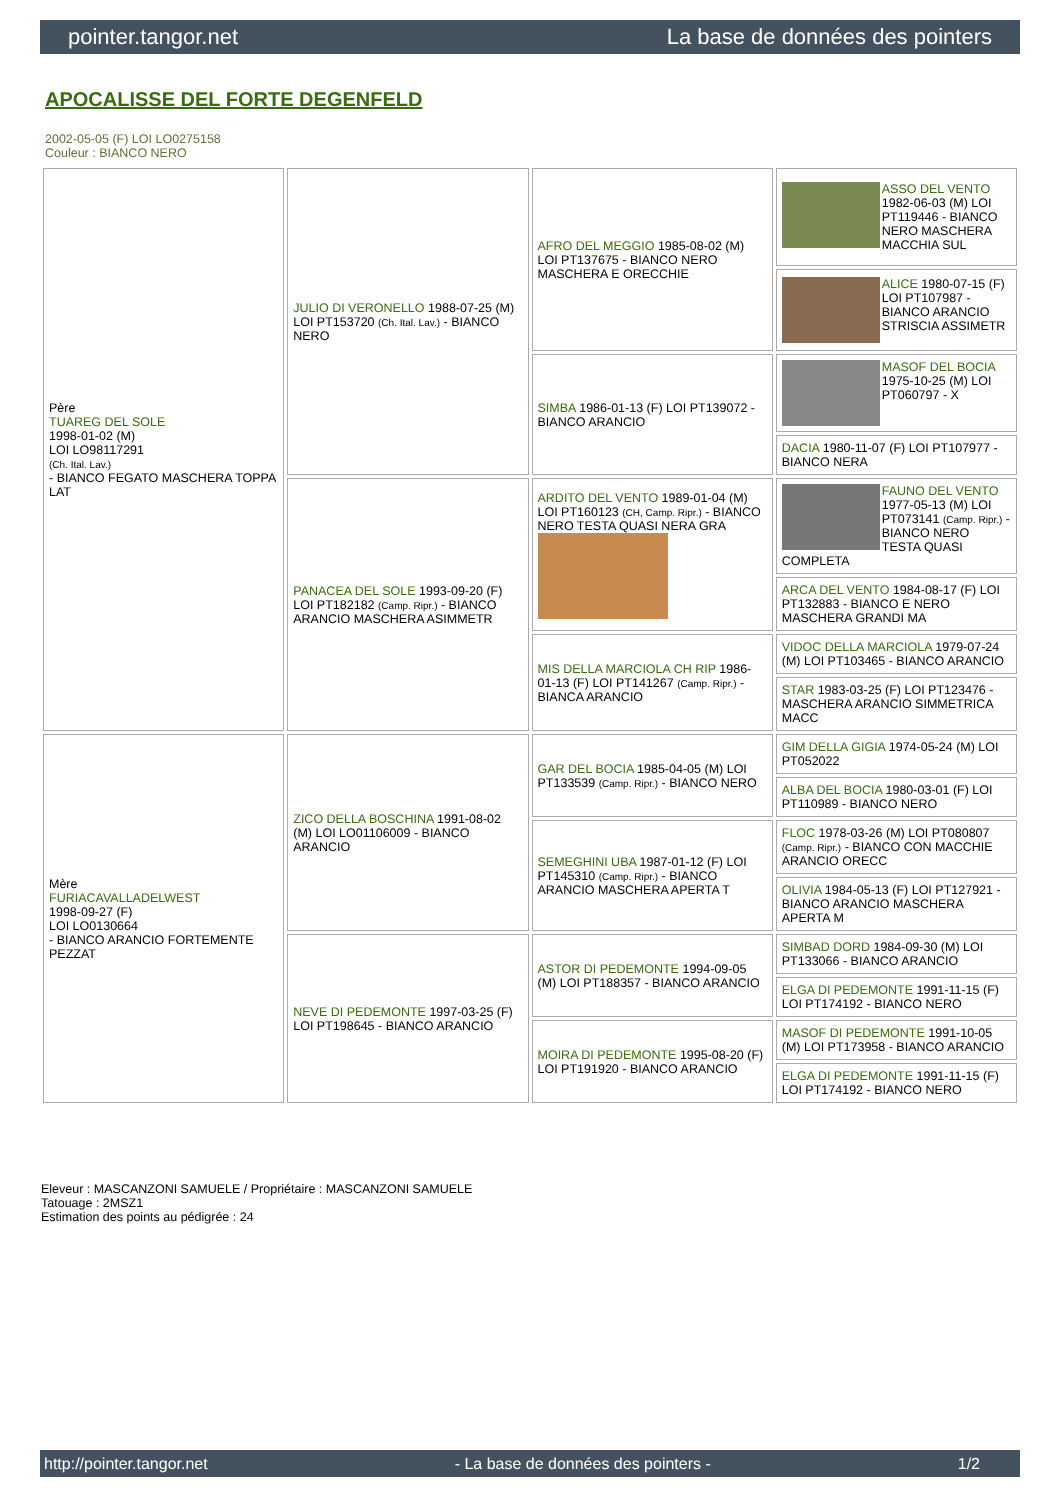pointer.tangor.net La base de données des pointers
APOCALISSE DEL FORTE DEGENFELD
2002-05-05 (F) LOI LO0275158
Couleur : BIANCO NERO
| Père TUAREG DEL SOLE 1998-01-02 (M) LOI LO98117291 (Ch. Ital. Lav.) - BIANCO FEGATO MASCHERA TOPPA LAT | JULIO DI VERONELLO 1988-07-25 (M) LOI PT153720 (Ch. Ital. Lav.) - BIANCO NERO | AFRO DEL MEGGIO 1985-08-02 (M) LOI PT137675 - BIANCO NERO MASCHERA E ORECCHIE | ASSO DEL VENTO 1982-06-03 (M) LOI PT119446 - BIANCO NERO MASCHERA MACCHIA SUL |
| | | | ALICE 1980-07-15 (F) LOI PT107987 - BIANCO ARANCIO STRISCIA ASSIMETR |
| | | SIMBA 1986-01-13 (F) LOI PT139072 - BIANCO ARANCIO | MASOF DEL BOCIA 1975-10-25 (M) LOI PT060797 - X |
| | | | DACIA 1980-11-07 (F) LOI PT107977 - BIANCO NERA |
| | PANACEA DEL SOLE 1993-09-20 (F) LOI PT182182 (Camp. Ripr.) - BIANCO ARANCIO MASCHERA ASIMMETR | ARDITO DEL VENTO 1989-01-04 (M) LOI PT160123 (CH, Camp. Ripr.) - BIANCO NERO TESTA QUASI NERA GRA | FAUNO DEL VENTO 1977-05-13 (M) LOI PT073141 (Camp. Ripr.) - BIANCO NERO TESTA QUASI COMPLETA |
| | | | ARCA DEL VENTO 1984-08-17 (F) LOI PT132883 - BIANCO E NERO MASCHERA GRANDI MA |
| | | MIS DELLA MARCIOLA CH RIP 1986-01-13 (F) LOI PT141267 (Camp. Ripr.) - BIANCA ARANCIO | VIDOC DELLA MARCIOLA 1979-07-24 (M) LOI PT103465 - BIANCO ARANCIO |
| | | | STAR 1983-03-25 (F) LOI PT123476 - MASCHERA ARANCIO SIMMETRICA MACC |
| Mère FURIACAVALLADELWEST 1998-09-27 (F) LOI LO0130664 - BIANCO ARANCIO FORTEMENTE PEZZAT | ZICO DELLA BOSCHINA 1991-08-02 (M) LOI LO01106009 - BIANCO ARANCIO | GAR DEL BOCIA 1985-04-05 (M) LOI PT133539 (Camp. Ripr.) - BIANCO NERO | GIM DELLA GIGIA 1974-05-24 (M) LOI PT052022 |
| | | | ALBA DEL BOCIA 1980-03-01 (F) LOI PT110989 - BIANCO NERO |
| | | SEMEGHINI UBA 1987-01-12 (F) LOI PT145310 (Camp. Ripr.) - BIANCO ARANCIO MASCHERA APERTA T | FLOC 1978-03-26 (M) LOI PT080807 (Camp. Ripr.) - BIANCO CON MACCHIE ARANCIO ORECC |
| | | | OLIVIA 1984-05-13 (F) LOI PT127921 - BIANCO ARANCIO MASCHERA APERTA M |
| | NEVE DI PEDEMONTE 1997-03-25 (F) LOI PT198645 - BIANCO ARANCIO | ASTOR DI PEDEMONTE 1994-09-05 (M) LOI PT188357 - BIANCO ARANCIO | SIMBAD DORD 1984-09-30 (M) LOI PT133066 - BIANCO ARANCIO |
| | | | ELGA DI PEDEMONTE 1991-11-15 (F) LOI PT174192 - BIANCO NERO |
| | | MOIRA DI PEDEMONTE 1995-08-20 (F) LOI PT191920 - BIANCO ARANCIO | MASOF DI PEDEMONTE 1991-10-05 (M) LOI PT173958 - BIANCO ARANCIO |
| | | | ELGA DI PEDEMONTE 1991-11-15 (F) LOI PT174192 - BIANCO NERO |
Eleveur : MASCANZONI SAMUELE / Propriétaire : MASCANZONI SAMUELE
Tatouage : 2MSZ1
Estimation des points au pédigrée : 24
http://pointer.tangor.net - La base de données des pointers - 1/2